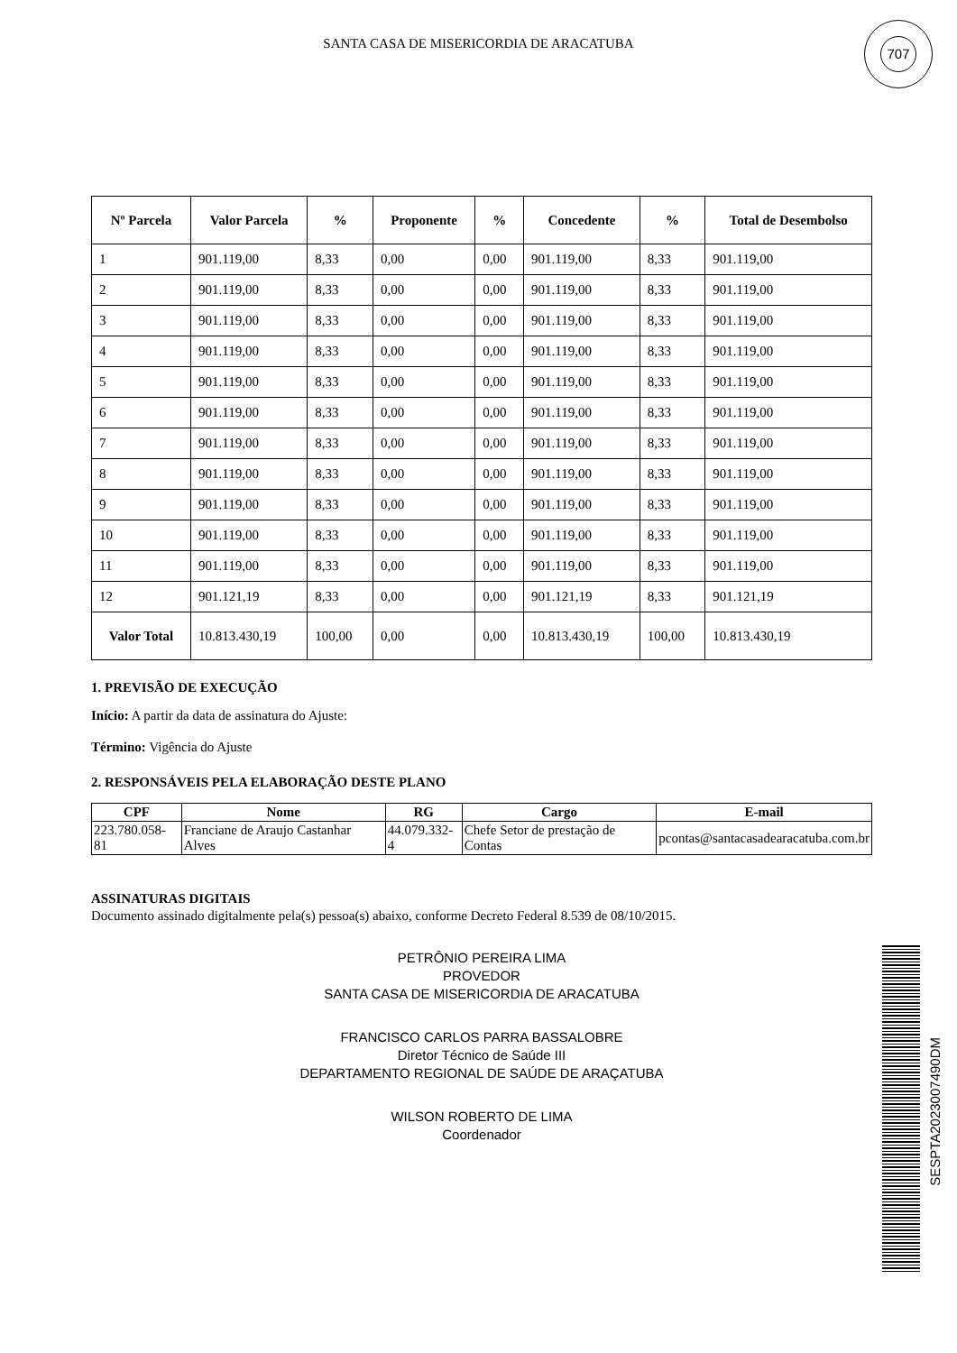SANTA CASA DE MISERICORDIA DE ARACATUBA
707
| Nº Parcela | Valor Parcela | % | Proponente | % | Concedente | % | Total de Desembolso |
| --- | --- | --- | --- | --- | --- | --- | --- |
| 1 | 901.119,00 | 8,33 | 0,00 | 0,00 | 901.119,00 | 8,33 | 901.119,00 |
| 2 | 901.119,00 | 8,33 | 0,00 | 0,00 | 901.119,00 | 8,33 | 901.119,00 |
| 3 | 901.119,00 | 8,33 | 0,00 | 0,00 | 901.119,00 | 8,33 | 901.119,00 |
| 4 | 901.119,00 | 8,33 | 0,00 | 0,00 | 901.119,00 | 8,33 | 901.119,00 |
| 5 | 901.119,00 | 8,33 | 0,00 | 0,00 | 901.119,00 | 8,33 | 901.119,00 |
| 6 | 901.119,00 | 8,33 | 0,00 | 0,00 | 901.119,00 | 8,33 | 901.119,00 |
| 7 | 901.119,00 | 8,33 | 0,00 | 0,00 | 901.119,00 | 8,33 | 901.119,00 |
| 8 | 901.119,00 | 8,33 | 0,00 | 0,00 | 901.119,00 | 8,33 | 901.119,00 |
| 9 | 901.119,00 | 8,33 | 0,00 | 0,00 | 901.119,00 | 8,33 | 901.119,00 |
| 10 | 901.119,00 | 8,33 | 0,00 | 0,00 | 901.119,00 | 8,33 | 901.119,00 |
| 11 | 901.119,00 | 8,33 | 0,00 | 0,00 | 901.119,00 | 8,33 | 901.119,00 |
| 12 | 901.121,19 | 8,33 | 0,00 | 0,00 | 901.121,19 | 8,33 | 901.121,19 |
| Valor Total | 10.813.430,19 | 100,00 | 0,00 | 0,00 | 10.813.430,19 | 100,00 | 10.813.430,19 |
1. PREVISÃO DE EXECUÇÃO
Início: A partir da data de assinatura do Ajuste:
Término: Vigência do Ajuste
2. RESPONSÁVEIS PELA ELABORAÇÃO DESTE PLANO
| CPF | Nome | RG | Cargo | E-mail |
| --- | --- | --- | --- | --- |
| 223.780.058-81 | Franciane de Araujo Castanhar Alves | 44.079.332-4 | Chefe Setor de prestação de Contas | pcontas@santacasadearacatuba.com.br |
ASSINATURAS DIGITAIS
Documento assinado digitalmente pela(s) pessoa(s) abaixo, conforme Decreto Federal 8.539 de 08/10/2015.
PETRÔNIO PEREIRA LIMA
PROVEDOR
SANTA CASA DE MISERICORDIA DE ARACATUBA
FRANCISCO CARLOS PARRA BASSALOBRE
Diretor Técnico de Saúde III
DEPARTAMENTO REGIONAL DE SAÚDE DE ARAÇATUBA
WILSON ROBERTO DE LIMA
Coordenador
SESPTA2023007490DM